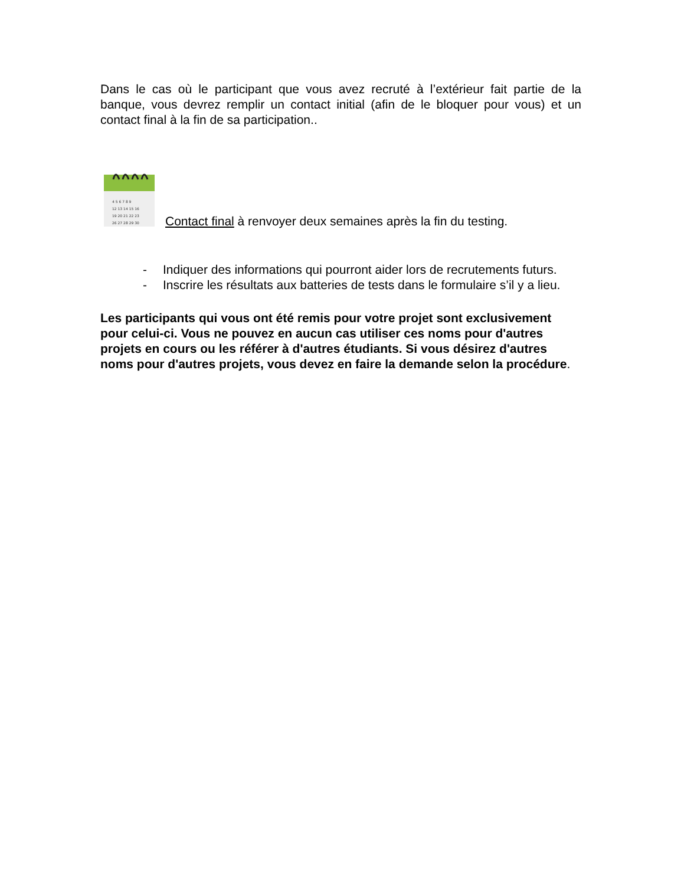Dans le cas où le participant que vous avez recruté à l’extérieur fait partie de la banque, vous devrez remplir un contact initial (afin de le bloquer pour vous) et un contact final à la fin de sa participation..
4 5 6 7 8 9
12 13 14 15 16
19 20 21 22 23
26 27 28 29 30
Contact final à renvoyer deux semaines après la fin du testing.
- Indiquer des informations qui pourront aider lors de recrutements futurs.
- Inscrire les résultats aux batteries de tests dans le formulaire s’il y a lieu.
Les participants qui vous ont été remis pour votre projet sont exclusivement pour celui-ci. Vous ne pouvez en aucun cas utiliser ces noms pour d'autres projets en cours ou les référer à d'autres étudiants. Si vous désirez d'autres noms pour d'autres projets, vous devez en faire la demande selon la procédure.